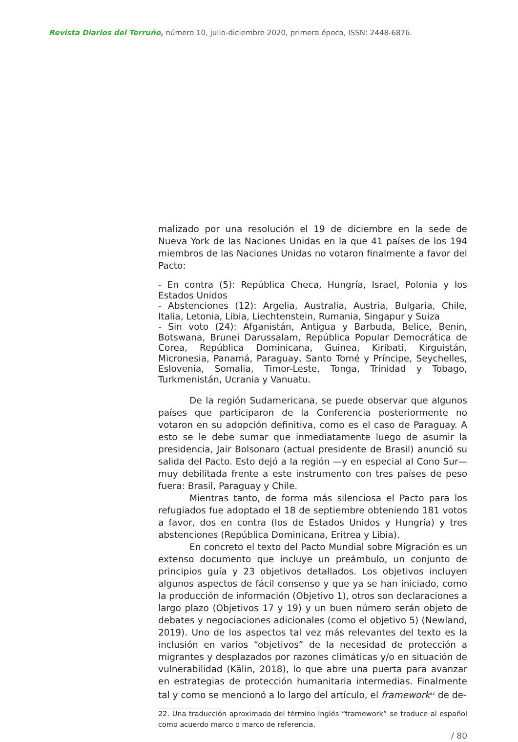Revista Diarios del Terruño, número 10, julio-diciembre 2020, primera época, ISSN: 2448-6876.
malizado por una resolución el 19 de diciembre en la sede de Nueva York de las Naciones Unidas en la que 41 países de los 194 miembros de las Naciones Unidas no votaron finalmente a favor del Pacto:
- En contra (5): República Checa, Hungría, Israel, Polonia y los Estados Unidos
- Abstenciones (12): Argelia, Australia, Austria, Bulgaria, Chile, Italia, Letonia, Libia, Liechtenstein, Rumania, Singapur y Suiza
- Sin voto (24): Afganistán, Antigua y Barbuda, Belice, Benin, Botswana, Brunei Darussalam, República Popular Democrática de Corea, República Dominicana, Guinea, Kiribati, Kirguistán, Micronesia, Panamá, Paraguay, Santo Tomé y Príncipe, Seychelles, Eslovenia, Somalia, Timor-Leste, Tonga, Trinidad y Tobago, Turkmenistán, Ucrania y Vanuatu.
De la región Sudamericana, se puede observar que algunos países que participaron de la Conferencia posteriormente no votaron en su adopción definitiva, como es el caso de Paraguay. A esto se le debe sumar que inmediatamente luego de asumir la presidencia, Jair Bolsonaro (actual presidente de Brasil) anunció su salida del Pacto. Esto dejó a la región —y en especial al Cono Sur— muy debilitada frente a este instrumento con tres países de peso fuera: Brasil, Paraguay y Chile.
Mientras tanto, de forma más silenciosa el Pacto para los refugiados fue adoptado el 18 de septiembre obteniendo 181 votos a favor, dos en contra (los de Estados Unidos y Hungría) y tres abstenciones (República Dominicana, Eritrea y Libia).
En concreto el texto del Pacto Mundial sobre Migración es un extenso documento que incluye un preámbulo, un conjunto de principios guía y 23 objetivos detallados. Los objetivos incluyen algunos aspectos de fácil consenso y que ya se han iniciado, como la producción de información (Objetivo 1), otros son declaraciones a largo plazo (Objetivos 17 y 19) y un buen número serán objeto de debates y negociaciones adicionales (como el objetivo 5) (Newland, 2019). Uno de los aspectos tal vez más relevantes del texto es la inclusión en varios “objetivos” de la necesidad de protección a migrantes y desplazados por razones climáticas y/o en situación de vulnerabilidad (Kälin, 2018), lo que abre una puerta para avanzar en estrategias de protección humanitaria intermedias. Finalmente tal y como se mencionó a lo largo del artículo, el framework<sup>22</sup> de de-
22. Una traducción aproximada del término inglés “framework” se traduce al español como acuerdo marco o marco de referencia.
/ 80